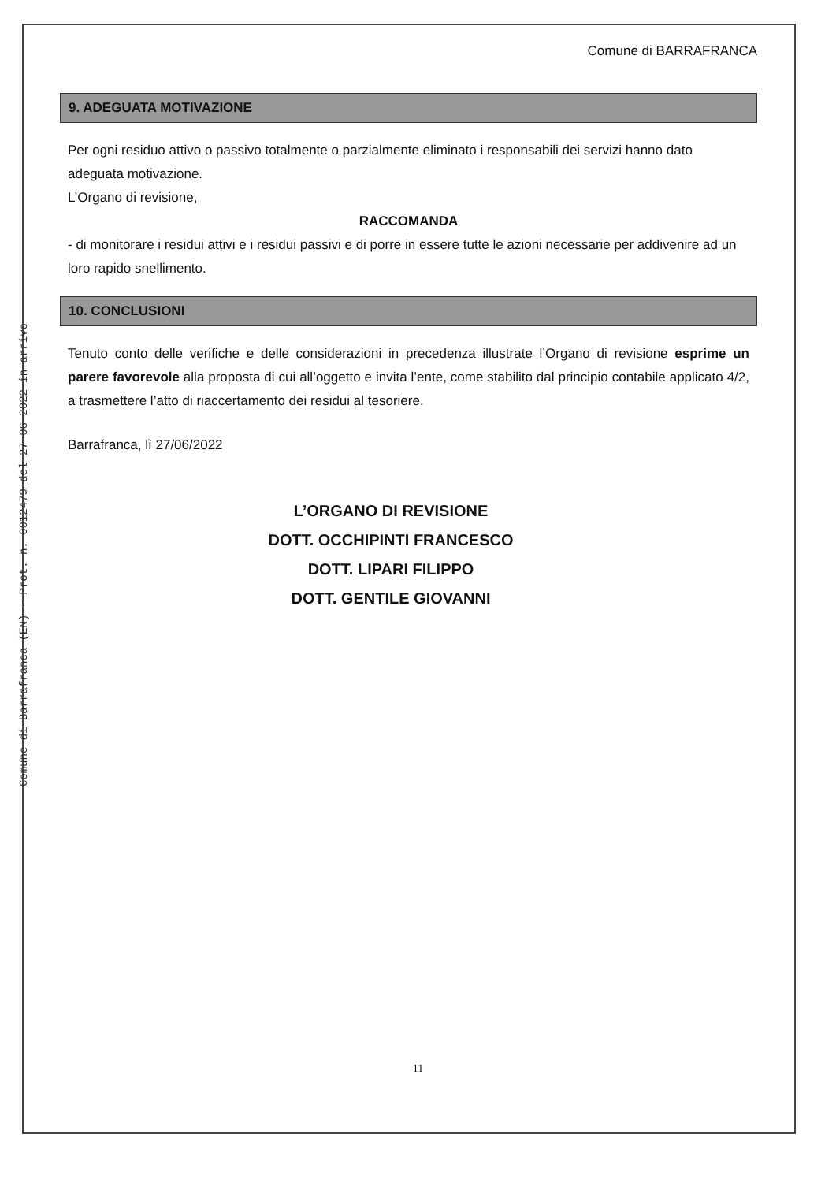Comune di Barrafranca (EN) - Prot. n. 0012479 del 27-06-2022 in arrivo
Comune di BARRAFRANCA
9. ADEGUATA MOTIVAZIONE
Per ogni residuo attivo o passivo totalmente o parzialmente eliminato i responsabili dei servizi hanno dato adeguata motivazione.
L’Organo di revisione,
RACCOMANDA
- di monitorare i residui attivi e i residui passivi e di porre in essere tutte le azioni necessarie per addivenire ad un loro rapido snellimento.
10. CONCLUSIONI
Tenuto conto delle verifiche e delle considerazioni in precedenza illustrate l’Organo di revisione esprime un parere favorevole alla proposta di cui all’oggetto e invita l’ente, come stabilito dal principio contabile applicato 4/2, a trasmettere l’atto di riaccertamento dei residui al tesoriere.
Barrafranca, lì 27/06/2022
L’ORGANO DI REVISIONE
DOTT. OCCHIPINTI FRANCESCO
DOTT. LIPARI FILIPPO
DOTT. GENTILE GIOVANNI
11